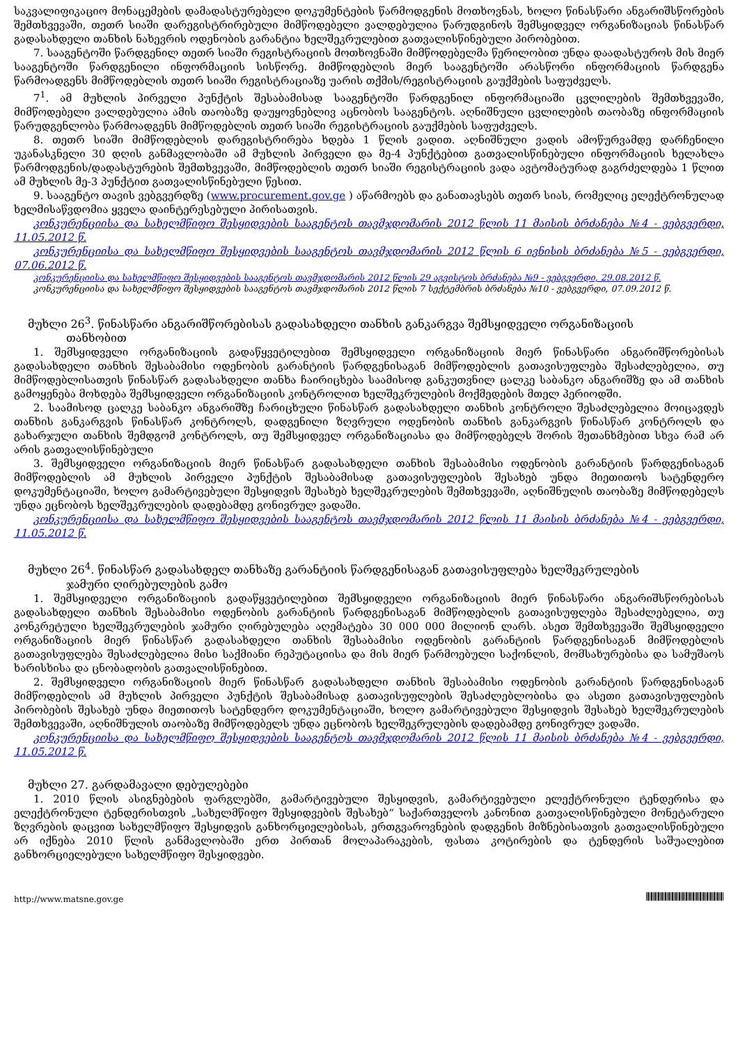საკვალიფიკაციო მონაცემების დამადასტურებელი დოკუმენტების წარმოდგენის მოთხოვნას, ხოლო წინასწარი ანგარიშსწორების შემთხვევაში, თეთრ სიაში დარეგისტრირებული მიმწოდებელი ვალდებულია წარუდგინოს შემსყიდველ ორგანიზაციას წინასწარ გადასახდელი თანხის ნახევრის ოდენობის გარანტია ხელშეკრულებით გათვალისწინებული პირობებით.
7. სააგენტოში წარდგენილ თეთრ სიაში რეგისტრაციის მოთხოვნაში მიმწოდებელმა წერილობით უნდა დაადასტუროს მის მიერ სააგენტოში წარდგენილი ინფორმაციის სისწორე. მიმწოდებლის მიერ სააგენტოში არასწორი ინფორმაციის წარდგენა წარმოადგენს მიმწოდებლის თეთრ სიაში რეგისტრაციაზე უარის თქმის/რეგისტრაციის გაუქმების საფუძველს.
7<sup>1</sup>. ამ მუხლის პირველი პუნქტის შესაბამისად სააგენტოში წარდგენილ ინფორმაციაში ცვლილების შემთხვევაში, მიმწოდებელი ვალდებულია ამის თაობაზე დაუყოვნებლივ აცნობოს სააგენტოს. აღნიშნული ცვლილების თაობაზე ინფორმაციის წარუდგენლობა წარმოადგენს მიმწოდებლის თეთრ სიაში რეგისტრაციის გაუქმების საფუძველს.
8. თეთრ სიაში მიმწოდებლის დარეგისტრირება ხდება 1 წლის ვადით. აღნიშნული ვადის ამოწურვამდე დარჩენილი უკანასკნელი 30 დღის განმავლობაში ამ მუხლის პირველი და მე-4 პუნქტებით გათვალისწინებული ინფორმაციის ხელახლა წარმოდგენის/დადასტურების შემთხვევაში, მიმწოდებლის თეთრ სიაში რეგისტრაციის ვადა ავტომატურად გაგრძელდება 1 წლით ამ მუხლის მე-3 პუნქტით გათვალისწინებული წესით.
9. სააგენტო თავის ვებგვერდზე (www.procurement.gov.ge ) აწარმოებს და განათავსებს თეთრ სიას, რომელიც ელექტრონულად ხელმისაწვდომია ყველა დაინტერესებული პირისათვის.
კონკურენციისა და სახელმწიფო შესყიდვების სააგენტოს თავმჯდომარის 2012 წლის 11 მაისის ბრძანება №4 - ვებგვერდი, 11.05.2012 წ.
კონკურენციისა და სახელმწიფო შესყიდვების სააგენტოს თავმჯდომარის 2012 წლის 6 ივნისის ბრძანება №5 - ვებგვერდი, 07.06.2012 წ.
კონკურენციისა და სახელმწიფო შესყიდვების სააგენტოს თავმჯდომარის 2012 წლის 29 აგვისტოს ბრძანება №9 - ვებგვერდი, 29.08.2012 წ.
კონკურენციისა და სახელმწიფო შესყიდვების სააგენტოს თავმჯდომარის 2012 წლის 7 სექტემბრის ბრძანება №10 - ვებგვერდი, 07.09.2012 წ.
მუხლი 26<sup>3</sup>. წინასწარი ანგარიშწორებისას გადასახდელი თანხის განკარგვა შემსყიდველი ორგანიზაციის
თანხობით
1. შემსყიდველი ორგანიზაციის გადაწყვეტილებით შემსყიდველი ორგანიზაციის მიერ წინასწარი ანგარიშწორებისას გადასახდელი თანხის შესაბამისი ოდენობის გარანტიის წარდგენისაგან მიმწოდებლის გათავისუფლება შესაძლებელია, თუ მიმწოდებლისათვის წინასწარ გადასახდელი თანხა ჩაირიცხება საამისოდ განკუთვნილ ცალკე საბანკო ანგარიშზე და ამ თანხის გამოყენება მოხდება შემსყიდველი ორგანიზაციის კონტროლით ხელშეკრულების მოქმედების მთელ პერიოდში.
2. საამისოდ ცალკე საბანკო ანგარიშზე ჩარიცხული წინასწარ გადასახდელი თანხის კონტროლი შესაძლებელია მოიცავდეს თანხის განკარგვის წინასწარ კონტროლს, დადგენილი ზღვრული ოდენობის თანხის განკარგვის წინასწარ კონტროლს და გახარჯული თანხის შემდგომ კონტროლს, თუ შემსყიდველ ორგანიზაციასა და მიმწოდებელს შორის შეთანხმებით სხვა რამ არ არის გათვალისწინებული
3. შემსყიდველი ორგანიზაციის მიერ წინასწარ გადასახდელი თანხის შესაბამისი ოდენობის გარანტიის წარდგენისაგან მიმწოდებლის ამ მუხლის პირველი პუნქტის შესაბამისად გათავისუფლების შესახებ უნდა მიეთითოს სატენდერო დოკუმენტაციაში, ხოლო გამარტივებული შესყიდვის შესახებ ხელშეკრულების შემთხვევაში, აღნიშნულის თაობაზე მიმწოდებელს უნდა ეცნობოს ხელშეკრულების დადებამდე გონივრულ ვადაში.
კონკურენციისა და სახელმწიფო შესყიდვების სააგენტოს თავმჯდომარის 2012 წლის 11 მაისის ბრძანება №4 - ვებგვერდი, 11.05.2012 წ.
მუხლი 26<sup>4</sup>. წინასწარ გადასახდელ თანხაზე გარანტიის წარდგენისაგან გათავისუფლება ხელშეკრულების
ჯამური ღირებულების გამო
1. შემსყიდველი ორგანიზაციის გადაწყვეტილებით შემსყიდველი ორგანიზაციის მიერ წინასწარი ანგარიშსწორებისას გადასახდელი თანხის შესაბამისი ოდენობის გარანტიის წარდგენისაგან მიმწოდებლის გათავისუფლება შესაძლებელია, თუ კონკრეტული ხელშეკრულების ჯამური ღირებულება აღემატება 30 000 000 მილიონ ლარს. ასეთ შემთხვევაში შემსყიდველი ორგანიზაციის მიერ წინასწარ გადასახდელი თანხის შესაბამისი ოდენობის გარანტიის წარდგენისაგან მიმწოდებლის გათავისუფლება შესაძლებელია მისი საქმიანი რეპუტაციისა და მის მიერ წარმოებული საქონლის, მომსახურებისა და სამუშაოს ხარისხისა და ცნობადობის გათვალისწინებით.
2. შემსყიდველი ორგანიზაციის მიერ წინასწარ გადასახდელი თანხის შესაბამისი ოდენობის გარანტიის წარდგენისაგან მიმწოდებლის ამ მუხლის პირველი პუნქტის შესაბამისად გათავისუფლების შესაძლებლობისა და ასეთი გათავისუფლების პირობების შესახებ უნდა მიეთითოს სატენდერო დოკუმენტაციაში, ხოლო გამარტივებული შესყიდვის შესახებ ხელშეკრულების შემთხვევაში, აღნიშნულის თაობაზე მიმწოდებელს უნდა ეცნობოს ხელშეკრულების დადებამდე გონივრულ ვადაში.
კონკურენციისა და სახელმწიფო შესყიდვების სააგენტოს თავმჯდომარის 2012 წლის 11 მაისის ბრძანება №4 - ვებგვერდი, 11.05.2012 წ.
მუხლი 27. გარდამავალი დებულებები
1. 2010 წლის ასიგნებების ფარგლებში, გამარტივებული შესყიდვის, გამარტივებული ელექტრონული ტენდერისა და ელექტრონული ტენდერისთვის „სახელმწიფო შესყიდვების შესახებ“ საქართველოს კანონით გათვალისწინებული მონეტარული ზღვრების დაცვით სახელმწიფო შესყიდვის განხორციელებისას, ერთგვაროვნების დადგენის მიზნებისათვის გათვალისწინებული არ იქნება 2010 წლის განმავლობაში ერთ პირთან მოლაპარაკების, ფასთა კოტირების და ტენდერის საშუალებით განხორციელებული სახელმწიფო შესყიდვები.
http://www.matsne.gov.ge